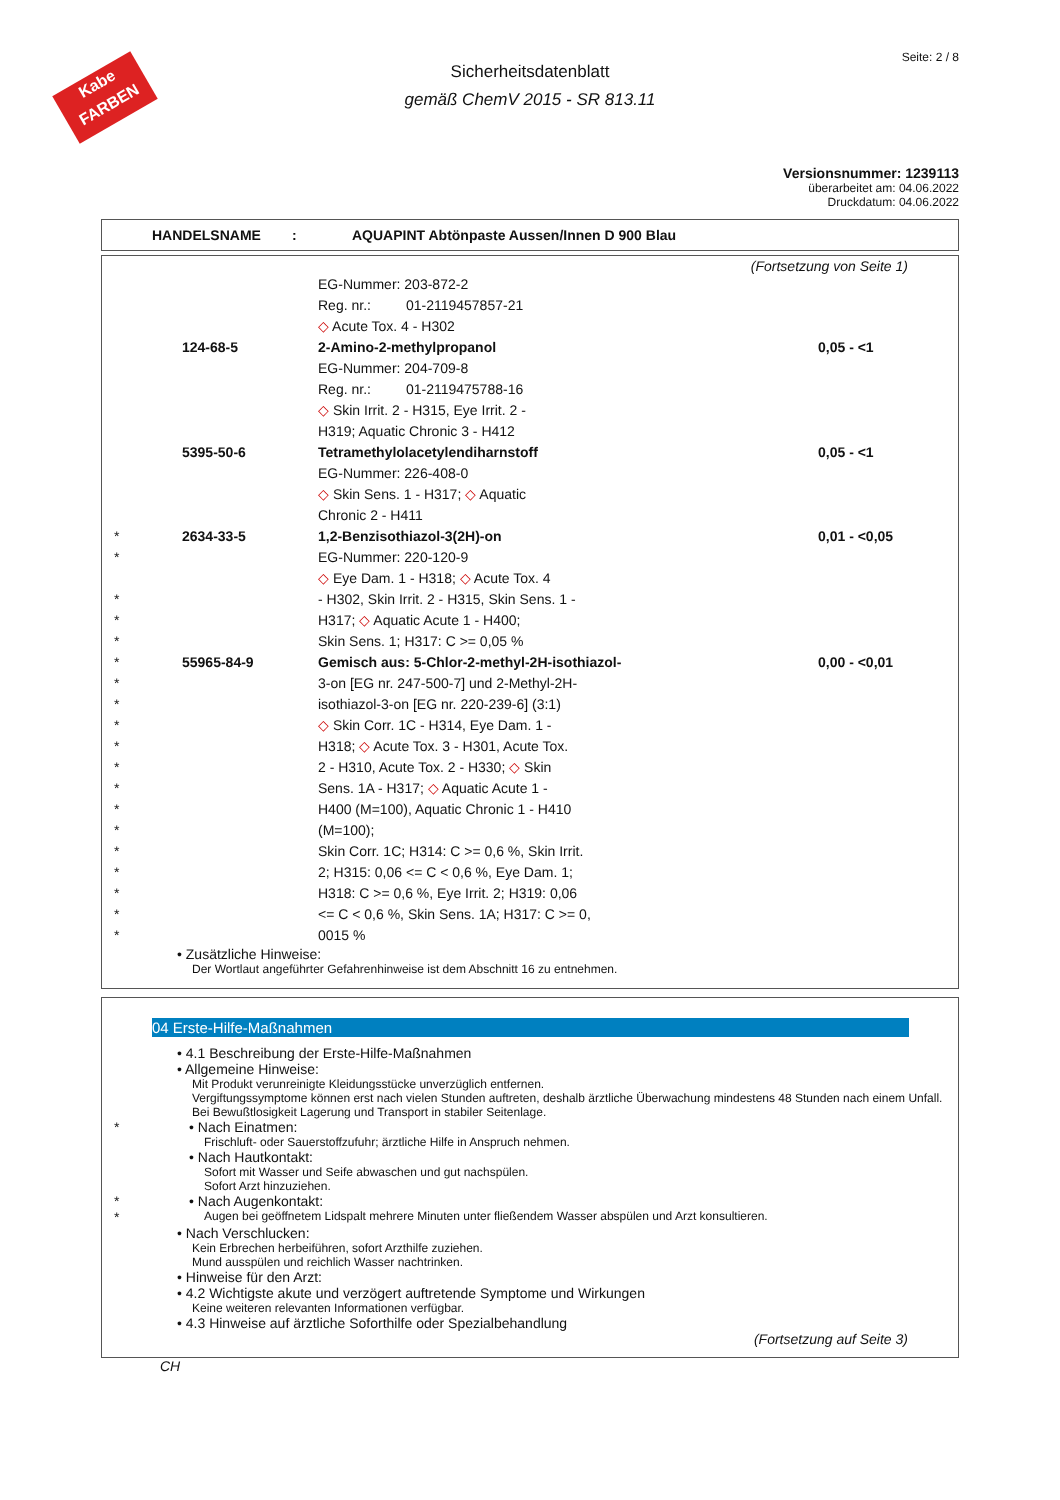Kabe
FARBEN
Seite: 2 / 8
Sicherheitsdatenblatt
gemäß ChemV 2015 - SR 813.11
Versionsnummer: 1239113
überarbeitet am: 04.06.2022
Druckdatum: 04.06.2022
HANDELSNAME: AQUAPINT Abtönpaste Aussen/Innen D 900 Blau
(Fortsetzung von Seite 1)
| | | EG-Nummer: 203-872-2 | |
| | | Reg. nr.: 01-2119457857-21 | |
| | | ◇ Acute Tox. 4 - H302 | |
| | 124-68-5 | 2-Amino-2-methylpropanol | 0,05 - <1 |
| | | EG-Nummer: 204-709-8 | |
| | | Reg. nr.: 01-2119475788-16 | |
| | | ◇ Skin Irrit. 2 - H315, Eye Irrit. 2 - | |
| | | H319; Aquatic Chronic 3 - H412 | |
| | 5395-50-6 | Tetramethylolacetylendiharnstoff | 0,05 - <1 |
| | | EG-Nummer: 226-408-0 | |
| | | ◇ Skin Sens. 1 - H317; ◇ Aquatic | |
| | | Chronic 2 - H411 | |
| * | 2634-33-5 | 1,2-Benzisothiazol-3(2H)-on | 0,01 - <0,05 |
| * | | EG-Nummer: 220-120-9 | |
| | | ◇ Eye Dam. 1 - H318; ◇ Acute Tox. 4 | |
| * | | - H302, Skin Irrit. 2 - H315, Skin Sens. 1 - | |
| * | | H317; ◇ Aquatic Acute 1 - H400; | |
| * | | Skin Sens. 1; H317: C >= 0,05 % | |
| * | 55965-84-9 | Gemisch aus: 5-Chlor-2-methyl-2H-isothiazol- | 0,00 - <0,01 |
| * | | 3-on [EG nr. 247-500-7] und 2-Methyl-2H- | |
| * | | isothiazol-3-on [EG nr. 220-239-6] (3:1) | |
| * | | ◇ Skin Corr. 1C - H314, Eye Dam. 1 - | |
| * | | H318; ◇ Acute Tox. 3 - H301, Acute Tox. | |
| * | | 2 - H310, Acute Tox. 2 - H330; ◇ Skin | |
| * | | Sens. 1A - H317; ◇ Aquatic Acute 1 - | |
| * | | H400 (M=100), Aquatic Chronic 1 - H410 | |
| * | | (M=100); | |
| * | | Skin Corr. 1C; H314: C >= 0,6 %, Skin Irrit. | |
| * | | 2; H315: 0,06 <= C < 0,6 %, Eye Dam. 1; | |
| * | | H318: C >= 0,6 %, Eye Irrit. 2; H319: 0,06 | |
| * | | <= C < 0,6 %, Skin Sens. 1A; H317: C >= 0, | |
| * | | 0015 % | |
• Zusätzliche Hinweise:
Der Wortlaut angeführter Gefahrenhinweise ist dem Abschnitt 16 zu entnehmen.
04 Erste-Hilfe-Maßnahmen
• 4.1 Beschreibung der Erste-Hilfe-Maßnahmen
• Allgemeine Hinweise:
Mit Produkt verunreinigte Kleidungsstücke unverzüglich entfernen.
Vergiftungssymptome können erst nach vielen Stunden auftreten, deshalb ärztliche Überwachung mindestens 48 Stunden nach einem Unfall.
Bei Bewußtlosigkeit Lagerung und Transport in stabiler Seitenlage.
* • Nach Einatmen:
Frischluft- oder Sauerstoffzufuhr; ärztliche Hilfe in Anspruch nehmen.
• Nach Hautkontakt:
Sofort mit Wasser und Seife abwaschen und gut nachspülen.
Sofort Arzt hinzuziehen.
*
*
• Nach Augenkontakt:
Augen bei geöffnetem Lidspalt mehrere Minuten unter fließendem Wasser abspülen und Arzt konsultieren.
• Nach Verschlucken:
Kein Erbrechen herbeiführen, sofort Arzthilfe zuziehen.
Mund ausspülen und reichlich Wasser nachtrinken.
• Hinweise für den Arzt:
• 4.2 Wichtigste akute und verzögert auftretende Symptome und Wirkungen
Keine weiteren relevanten Informationen verfügbar.
• 4.3 Hinweise auf ärztliche Soforthilfe oder Spezialbehandlung
(Fortsetzung auf Seite 3)
CH